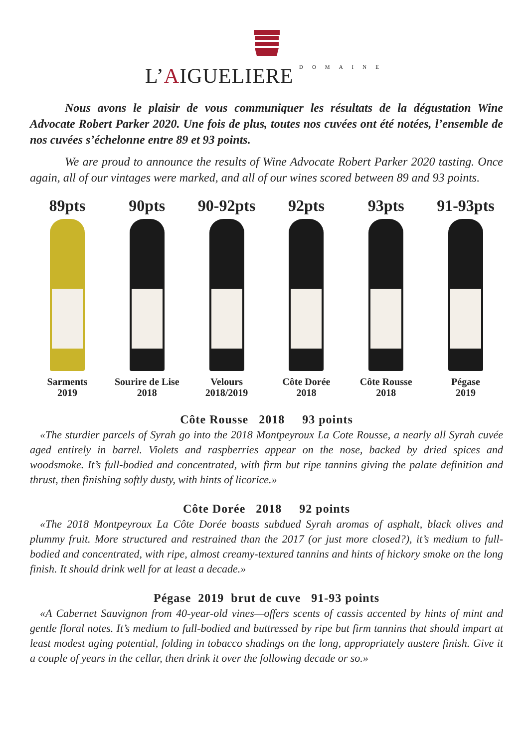L’AIGUELIERE DOMAINE
Nous avons le plaisir de vous communiquer les résultats de la dégustation Wine Advocate Robert Parker 2020. Une fois de plus, toutes nos cuvées ont été notées, l’ensemble de nos cuvées s’échelonne entre 89 et 93 points.
We are proud to announce the results of Wine Advocate Robert Parker 2020 tasting. Once again, all of our vintages were marked, and all of our wines scored between 89 and 93 points.
89pts
Sarments
2019
90pts
Sourire de Lise
2018
90-92pts
Velours
2018/2019
92pts
Côte Dorée
2018
93pts
Côte Rousse
2018
91-93pts
Pégase
2019
Côte Rousse 2018 93 points
«The sturdier parcels of Syrah go into the 2018 Montpeyroux La Cote Rousse, a nearly all Syrah cuvée aged entirely in barrel. Violets and raspberries appear on the nose, backed by dried spices and woodsmoke. It’s full-bodied and concentrated, with firm but ripe tannins giving the palate definition and thrust, then finishing softly dusty, with hints of licorice.»
Côte Dorée 2018 92 points
«The 2018 Montpeyroux La Côte Dorée boasts subdued Syrah aromas of asphalt, black olives and plummy fruit. More structured and restrained than the 2017 (or just more closed?), it’s medium to full-bodied and concentrated, with ripe, almost creamy-textured tannins and hints of hickory smoke on the long finish. It should drink well for at least a decade.»
Pégase 2019 brut de cuve 91-93 points
«A Cabernet Sauvignon from 40-year-old vines—offers scents of cassis accented by hints of mint and gentle floral notes. It’s medium to full-bodied and buttressed by ripe but firm tannins that should impart at least modest aging potential, folding in tobacco shadings on the long, appropriately austere finish. Give it a couple of years in the cellar, then drink it over the following decade or so.»